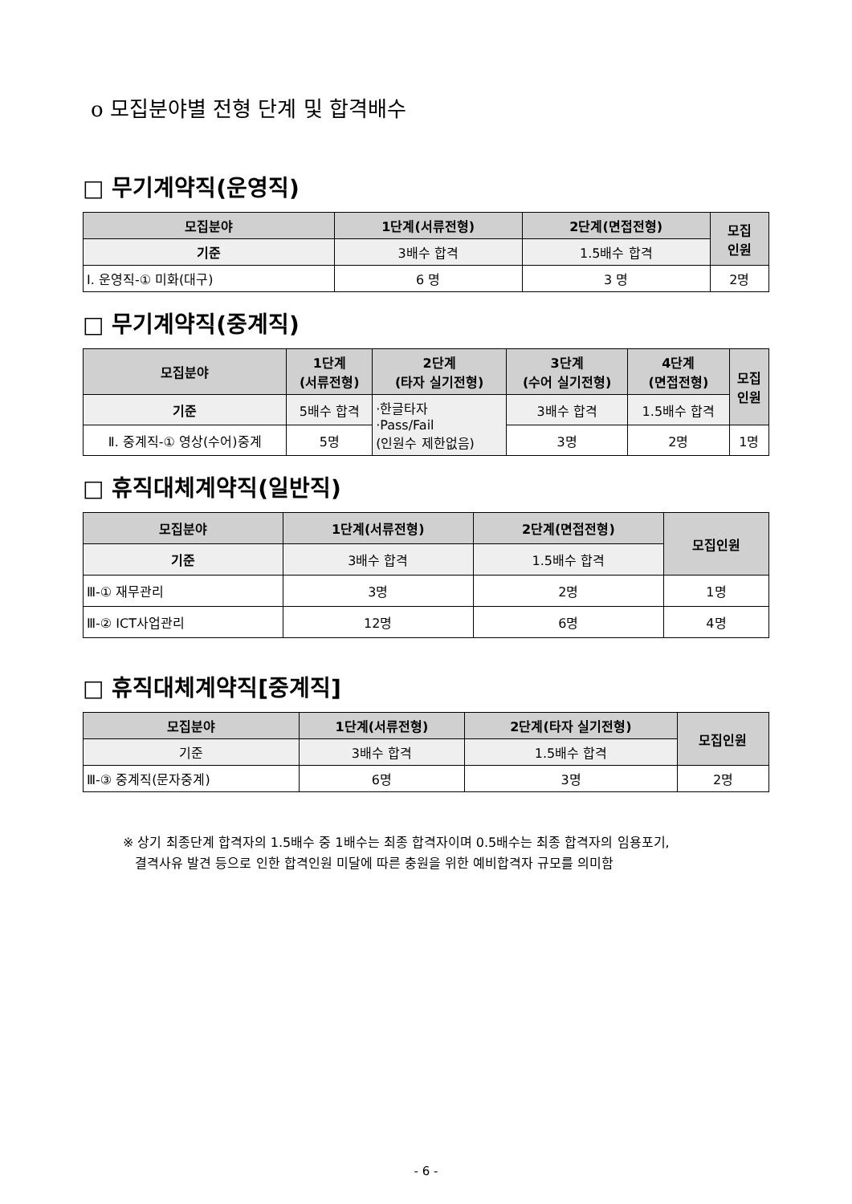o 모집분야별 전형 단계 및 합격배수
□ 무기계약직(운영직)
| 모집분야 | 1단계(서류전형) | 2단계(면접전형) | 모집 인원 |
| --- | --- | --- | --- |
| 기준 | 3배수 합격 | 1.5배수 합격 | |
| Ⅰ. 운영직-① 미화(대구) | 6 명 | 3 명 | 2명 |
□ 무기계약직(중계직)
| 모집분야 | 1단계 (서류전형) | 2단계 (타자 실기전형) | 3단계 (수어 실기전형) | 4단계 (면접전형) | 모집 인원 |
| --- | --- | --- | --- | --- | --- |
| 기준 | 5배수 합격 | ·한글타자 ·Pass/Fail (인원수 제한없음) | 3배수 합격 | 1.5배수 합격 | |
| Ⅱ. 중계직-① 영상(수어)중계 | 5명 | | 3명 | 2명 | 1명 |
□ 휴직대체계약직(일반직)
| 모집분야 | 1단계(서류전형) | 2단계(면접전형) | 모집인원 |
| --- | --- | --- | --- |
| 기준 | 3배수 합격 | 1.5배수 합격 | |
| Ⅲ-① 재무관리 | 3명 | 2명 | 1명 |
| Ⅲ-② ICT사업관리 | 12명 | 6명 | 4명 |
□ 휴직대체계약직[중계직]
| 모집분야 | 1단계(서류전형) | 2단계(타자 실기전형) | 모집인원 |
| --- | --- | --- | --- |
| 기준 | 3배수 합격 | 1.5배수 합격 | |
| Ⅲ-③ 중계직(문자중계) | 6명 | 3명 | 2명 |
※ 상기 최종단계 합격자의 1.5배수 중 1배수는 최종 합격자이며 0.5배수는 최종 합격자의 임용포기,
결격사유 발견 등으로 인한 합격인원 미달에 따른 충원을 위한 예비합격자 규모를 의미함
- 6 -